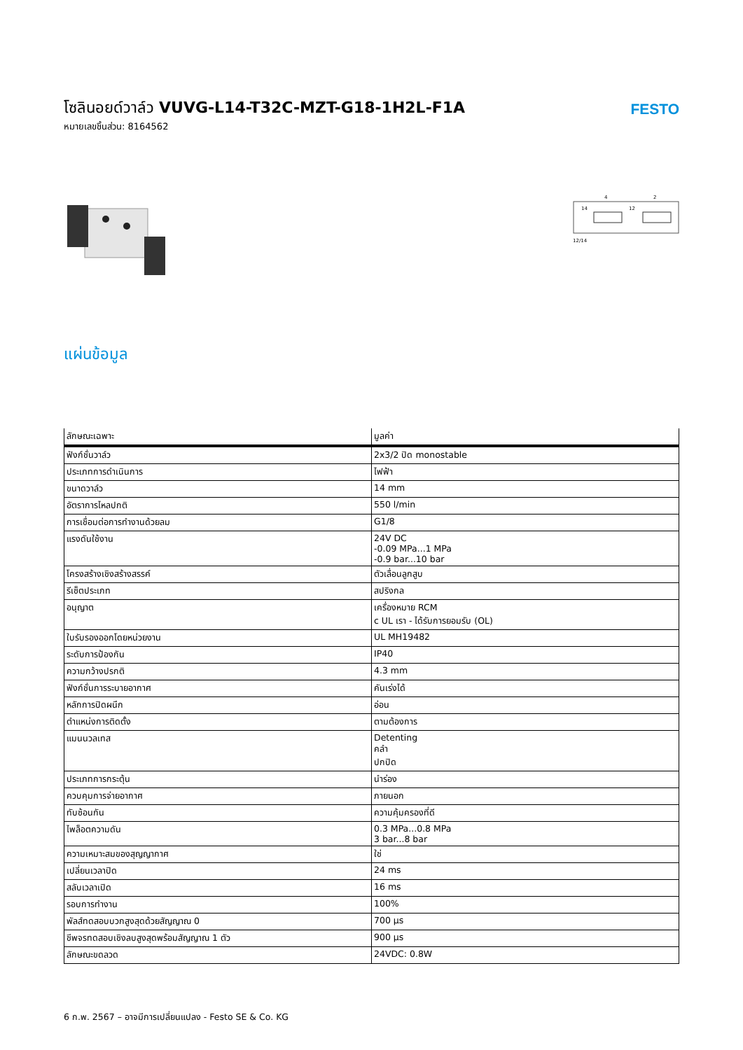โซลินอยด์วาล์ว VUVG-L14-T32C-MZT-G18-1H2L-F1A
หมายเลขชิ้นส่วน: 8164562
FESTO
12/14
14
12
4
2
แผ่นข้อมูล
| ลักษณะเฉพาะ | มูลค่า |
| --- | --- |
| ฟังก์ชั่นวาล์ว | 2x3/2 ปิด monostable |
| ประเภทการดำเนินการ | ไฟฟ้า |
| ขนาดวาล์ว | 14 mm |
| อัตราการไหลปกติ | 550 l/min |
| การเชื่อมต่อการทำงานด้วยลม | G1/8 |
| แรงดันใช้งาน | 24V DC -0.09 MPa...1 MPa -0.9 bar...10 bar |
| โครงสร้างเชิงสร้างสรรค์ | ตัวเลื่อนลูกสูบ |
| รีเซ็ตประเภท | สปริงกล |
| อนุญาต | เครื่องหมาย RCM c UL เรา - ได้รับการยอมรับ (OL) |
| ใบรับรองออกโดยหน่วยงาน | UL MH19482 |
| ระดับการป้องกัน | IP40 |
| ความกว้างปรกติ | 4.3 mm |
| ฟังก์ชั่นการระบายอากาศ | คันเร่งได้ |
| หลักการปิดผนึก | อ่อน |
| ตำแหน่งการติดตั้ง | ตามต้องการ |
| แมนนวลเทส | Detenting คลำ ปกปิด |
| ประเภทการกระตุ้น | นำร่อง |
| ควบคุมการจ่ายอากาศ | ภายนอก |
| ทับซ้อนกัน | ความคุ้มครองที่ดี |
| ไพล็อตความดัน | 0.3 MPa...0.8 MPa 3 bar...8 bar |
| ความเหมาะสมของสุญญากาศ | ใช่ |
| เปลี่ยนเวลาปิด | 24 ms |
| สลับเวลาเปิด | 16 ms |
| รอบการทำงาน | 100% |
| พัลส์ทดสอบบวกสูงสุดด้วยสัญญาณ 0 | 700 µs |
| ชีพจรทดสอบเชิงลบสูงสุดพร้อมสัญญาณ 1 ตัว | 900 µs |
| ลักษณะขดลวด | 24VDC: 0.8W |
6 ก.พ. 2567 – อาจมีการเปลี่ยนแปลง - Festo SE & Co. KG